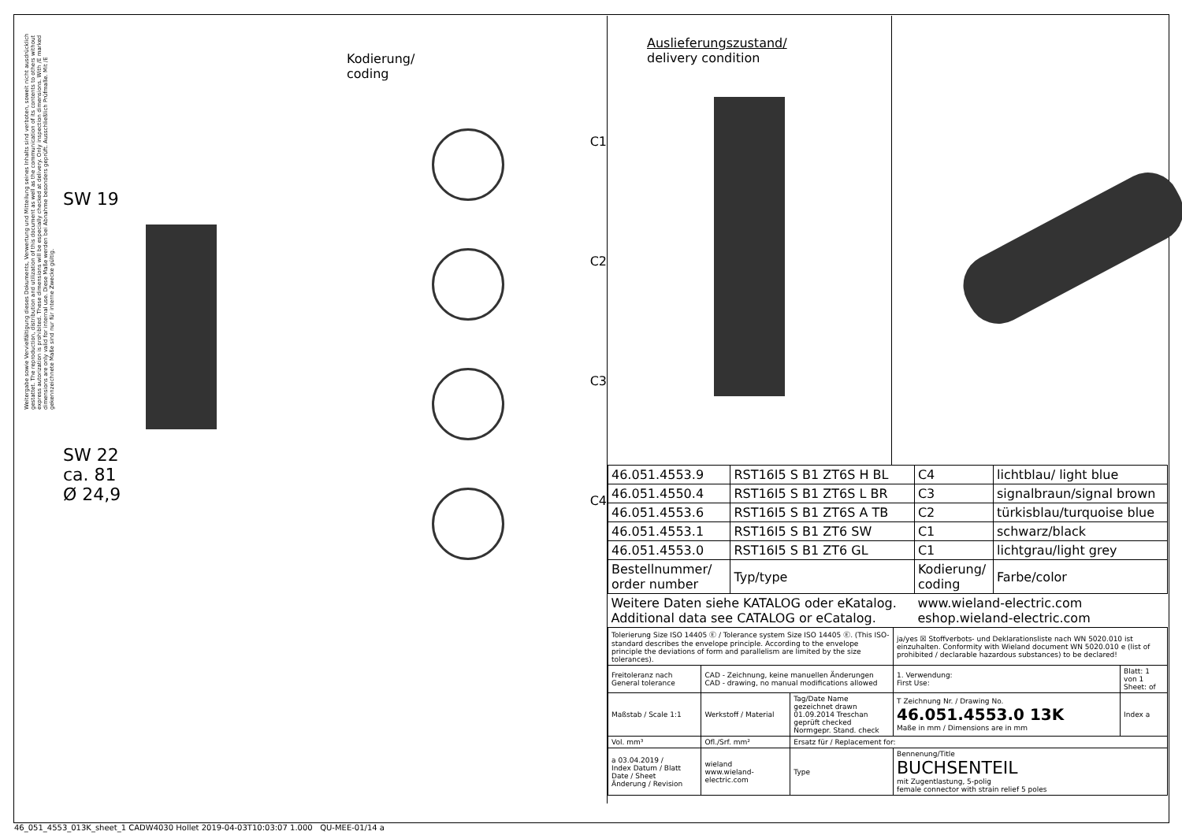Weitergabe sowie Vervielfältigung dieses Dokuments, Verwertung und Mitteilung seines Inhalts sind verboten, soweit nicht ausdrücklich gestattet. The reproduction, distribution and utilization of this document as well as the communication of its contents to others without express autorization is prohibited. These dimensions will be especially checked at delivery. Only inspection dimensions. With /E marked dimensions are only valid for internal use. Diese Maße werden bei Abnahme besonders geprüft. Ausschließlich Prüfmaße. Mit /E gekennzeichnete Maße sind nur für interne Zwecke gültig.
SW 19
SW 22
ca. 81
Ø 24,9
Kodierung/
coding
C1
C2
C3
C4
Auslieferungszustand/
delivery condition
| 46.051.4553.9 | RST16I5 S B1 ZT6S H BL | C4 | lichtblau/ light blue |
| 46.051.4550.4 | RST16I5 S B1 ZT6S L BR | C3 | signalbraun/signal brown |
| 46.051.4553.6 | RST16I5 S B1 ZT6S A TB | C2 | türkisblau/turquoise blue |
| 46.051.4553.1 | RST16I5 S B1 ZT6 SW | C1 | schwarz/black |
| 46.051.4553.0 | RST16I5 S B1 ZT6 GL | C1 | lichtgrau/light grey |
| Bestellnummer/ order number | Typ/type | Kodierung/ coding | Farbe/color |
| Weitere Daten siehe KATALOG oder eKatalog. Additional data see CATALOG or eCatalog. | | www.wieland-electric.com eshop.wieland-electric.com | |
| Tolerierung Size ISO 14405 Ⓔ / Tolerance system Size ISO 14405 Ⓔ. (This ISO-standard describes the envelope principle. According to the envelope principle the deviations of form and parallelism are limited by the size tolerances). | | | ja/yes ☒ Stoffverbots- und Deklarationsliste nach WN 5020.010 ist einzuhalten. Conformity with Wieland document WN 5020.010 e (list of prohibited / declarable hazardous substances) to be declared! | |
| Freitoleranz nach General tolerance | CAD - Zeichnung, keine manuellen Änderungen CAD - drawing, no manual modifications allowed | | 1. Verwendung: First Use: | Blatt: 1 von 1 Sheet: of |
| Maßstab / Scale 1:1 | Werkstoff / Material | Tag/Date Name gezeichnet drawn 01.09.2014 Treschan geprüft checked Normgepr. Stand. check | T Zeichnung Nr. / Drawing No. 46.051.4553.0 13K Maße in mm / Dimensions are in mm | Index a |
| Vol. mm³ | Ofl./Srf. mm² | Ersatz für / Replacement for: | | |
| a 03.04.2019 / Index Datum / Blatt Date / Sheet Änderung / Revision | wieland www.wieland-electric.com | Type | Bennenung/Title BUCHSENTEIL mit Zugentlastung, 5-polig female connector with strain relief 5 poles | |
46_051_4553_013K_sheet_1 CADW4030 Hollet 2019-04-03T10:03:07 1.000 QU-MEE-01/14 a